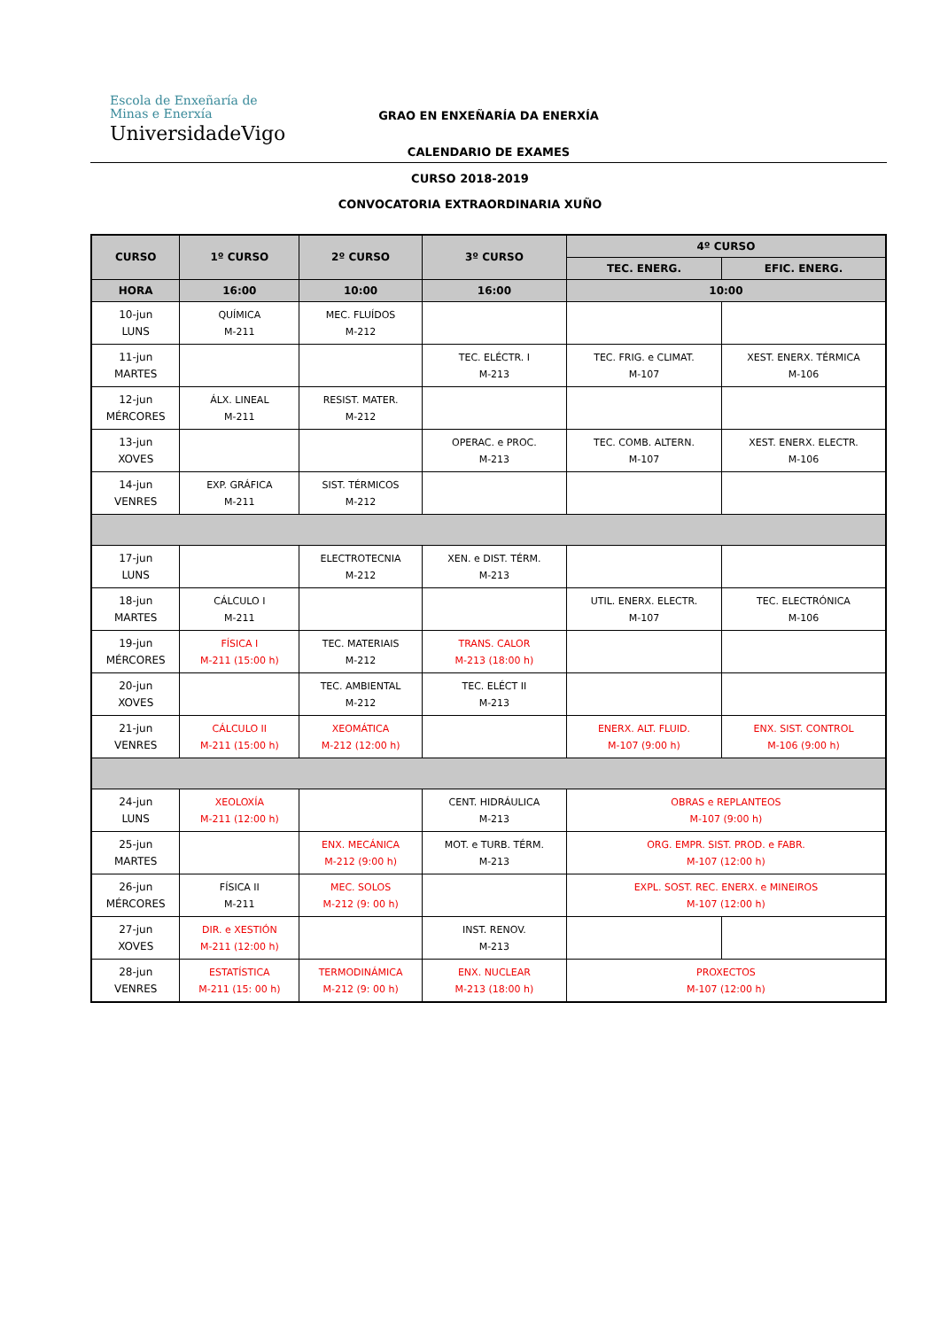Escola de Enxeñaría de
Minas e Enerxía
UniversidadeVigo
GRAO EN ENXEÑARÍA DA ENERXÍA
CALENDARIO DE EXAMES
CURSO 2018-2019
CONVOCATORIA EXTRAORDINARIA XUÑO
| CURSO | 1º CURSO | 2º CURSO | 3º CURSO | 4º CURSO | |
| --- | --- | --- | --- | --- | --- |
| | | | | TEC. ENERG. | EFIC. ENERG. |
| HORA | 16:00 | 10:00 | 16:00 | 10:00 | |
| 10-jun LUNS | QUÍMICA M-211 | MEC. FLUÍDOS M-212 | | | |
| 11-jun MARTES | | | TEC. ELÉCTR. I M-213 | TEC. FRIG. e CLIMAT. M-107 | XEST. ENERX. TÉRMICA M-106 |
| 12-jun MÉRCORES | ÁLX. LINEAL M-211 | RESIST. MATER. M-212 | | | |
| 13-jun XOVES | | | OPERAC. e PROC. M-213 | TEC. COMB. ALTERN. M-107 | XEST. ENERX. ELECTR. M-106 |
| 14-jun VENRES | EXP. GRÁFICA M-211 | SIST. TÉRMICOS M-212 | | | |
| 17-jun LUNS | | ELECTROTECNIA M-212 | XEN. e DIST. TÉRM. M-213 | | |
| 18-jun MARTES | CÁLCULO I M-211 | | | UTIL. ENERX. ELECTR. M-107 | TEC. ELECTRÓNICA M-106 |
| 19-jun MÉRCORES | FÍSICA I M-211 (15:00 h) | TEC. MATERIAIS M-212 | TRANS. CALOR M-213 (18:00 h) | | |
| 20-jun XOVES | | TEC. AMBIENTAL M-212 | TEC. ELÉCT II M-213 | | |
| 21-jun VENRES | CÁLCULO II M-211 (15:00 h) | XEOMÁTICA M-212 (12:00 h) | | ENERX. ALT. FLUID. M-107 (9:00 h) | ENX. SIST. CONTROL M-106 (9:00 h) |
| 24-jun LUNS | XEOLOXÍA M-211 (12:00 h) | | CENT. HIDRÁULICA M-213 | OBRAS e REPLANTEOS M-107 (9:00 h) | |
| 25-jun MARTES | | ENX. MECÁNICA M-212 (9:00 h) | MOT. e TURB. TÉRM. M-213 | ORG. EMPR. SIST. PROD. e FABR. M-107 (12:00 h) | |
| 26-jun MÉRCORES | FÍSICA II M-211 | MEC. SOLOS M-212 (9: 00 h) | | EXPL. SOST. REC. ENERX. e MINEIROS M-107 (12:00 h) | |
| 27-jun XOVES | DIR. e XESTIÓN M-211 (12:00 h) | | INST. RENOV. M-213 | | |
| 28-jun VENRES | ESTATÍSTICA M-211 (15: 00 h) | TERMODINÁMICA M-212 (9: 00 h) | ENX. NUCLEAR M-213 (18:00 h) | PROXECTOS M-107 (12:00 h) | |